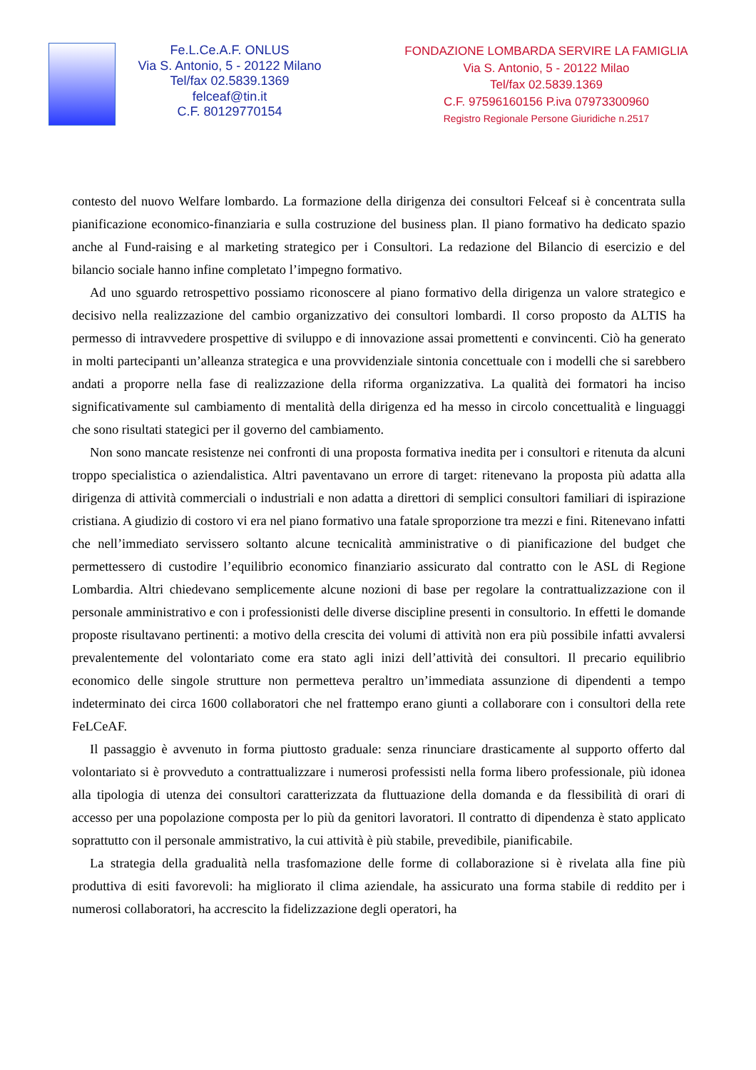Fe.L.Ce.A.F. ONLUS
Via S. Antonio, 5 - 20122 Milano
Tel/fax 02.5839.1369
felceaf@tin.it
C.F. 80129770154
FONDAZIONE LOMBARDA SERVIRE LA FAMIGLIA
Via S. Antonio, 5 - 20122 Milao
Tel/fax 02.5839.1369
C.F. 97596160156 P.iva 07973300960
Registro Regionale Persone Giuridiche n.2517
contesto del nuovo Welfare lombardo. La formazione della dirigenza dei consultori Felceaf si è concentrata sulla pianificazione economico-finanziaria e sulla costruzione del business plan. Il piano formativo ha dedicato spazio anche al Fund-raising e al marketing strategico per i Consultori. La redazione del Bilancio di esercizio e del bilancio sociale hanno infine completato l’impegno formativo.
Ad uno sguardo retrospettivo possiamo riconoscere al piano formativo della dirigenza un valore strategico e decisivo nella realizzazione del cambio organizzativo dei consultori lombardi. Il corso proposto da ALTIS ha permesso di intravvedere prospettive di sviluppo e di innovazione assai promettenti e convincenti. Ciò ha generato in molti partecipanti un’alleanza strategica e una provvidenziale sintonia concettuale con i modelli che si sarebbero andati a proporre nella fase di realizzazione della riforma organizzativa. La qualità dei formatori ha inciso significativamente sul cambiamento di mentalità della dirigenza ed ha messo in circolo concettualità e linguaggi che sono risultati stategici per il governo del cambiamento.
Non sono mancate resistenze nei confronti di una proposta formativa inedita per i consultori e ritenuta da alcuni troppo specialistica o aziendalistica. Altri paventavano un errore di target: ritenevano la proposta più adatta alla dirigenza di attività commerciali o industriali e non adatta a direttori di semplici consultori familiari di ispirazione cristiana. A giudizio di costoro vi era nel piano formativo una fatale sproporzione tra mezzi e fini. Ritenevano infatti che nell’immediato servissero soltanto alcune tecnicalità amministrative o di pianificazione del budget che permettessero di custodire l’equilibrio economico finanziario assicurato dal contratto con le ASL di Regione Lombardia. Altri chiedevano semplicemente alcune nozioni di base per regolare la contrattualizzazione con il personale amministrativo e con i professionisti delle diverse discipline presenti in consultorio. In effetti le domande proposte risultavano pertinenti: a motivo della crescita dei volumi di attività non era più possibile infatti avvalersi prevalentemente del volontariato come era stato agli inizi dell’attività dei consultori. Il precario equilibrio economico delle singole strutture non permetteva peraltro un’immediata assunzione di dipendenti a tempo indeterminato dei circa 1600 collaboratori che nel frattempo erano giunti a collaborare con i consultori della rete FeLCeAF.
Il passaggio è avvenuto in forma piuttosto graduale: senza rinunciare drasticamente al supporto offerto dal volontariato si è provveduto a contrattualizzare i numerosi professisti nella forma libero professionale, più idonea alla tipologia di utenza dei consultori caratterizzata da fluttuazione della domanda e da flessibilità di orari di accesso per una popolazione composta per lo più da genitori lavoratori. Il contratto di dipendenza è stato applicato soprattutto con il personale ammistrativo, la cui attività è più stabile, prevedibile, pianificabile.
La strategia della gradualità nella trasfomazione delle forme di collaborazione si è rivelata alla fine più produttiva di esiti favorevoli: ha migliorato il clima aziendale, ha assicurato una forma stabile di reddito per i numerosi collaboratori, ha accrescito la fidelizzazione degli operatori, ha